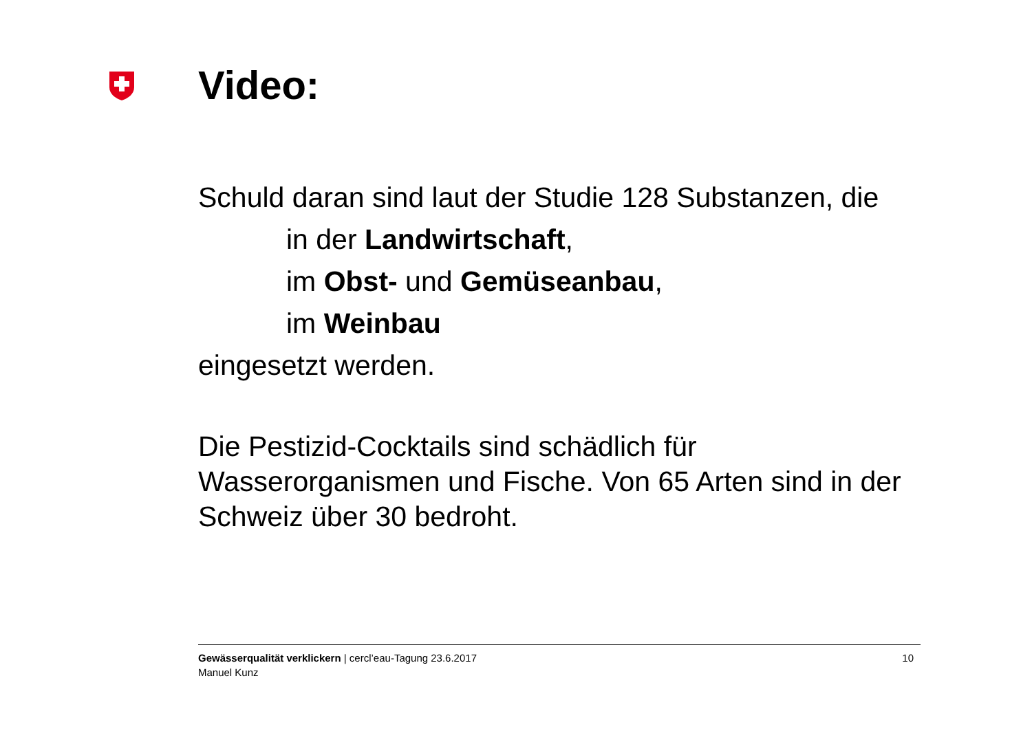Video:
Schuld daran sind laut der Studie 128 Substanzen, die
in der Landwirtschaft,
im Obst- und Gemüseanbau,
im Weinbau
eingesetzt werden.
Die Pestizid-Cocktails sind schädlich für Wasserorganismen und Fische. Von 65 Arten sind in der Schweiz über 30 bedroht.
Gewässerqualität verklickern | cercl’eau-Tagung 23.6.2017
Manuel Kunz
10